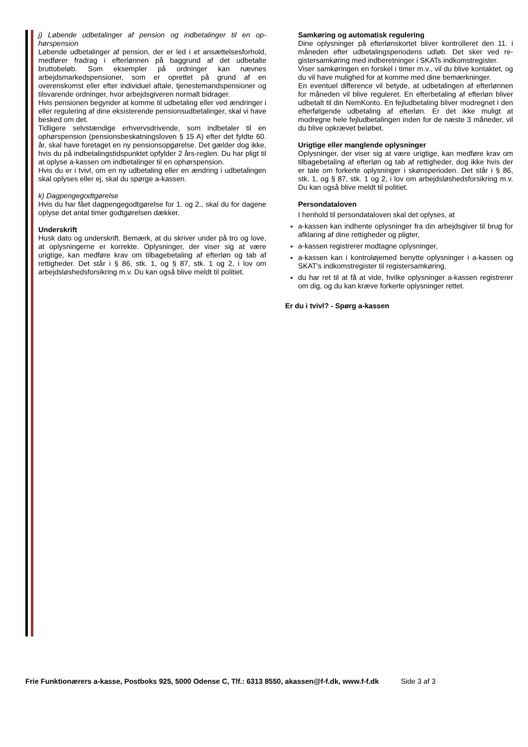j) Løbende udbetalinger af pension og indbetalinger til en op­hørspension
Løbende udbetalinger af pension, der er led i et ansættelses­forhold, medfører fradrag i efterlønnen på baggrund af det ud­betalte bruttobeløb. Som eksempler på ordninger kan nævnes arbejdsmarkedspensioner, som er oprettet på grund af en overenskomst eller efter individuel aftale, tjenestemandspen­sioner og tilsvarende ordninger, hvor arbejdsgiveren normalt bidrager.
Hvis pensionen begynder at komme til udbetaling eller ved ændringer i eller regulering af dine eksisterende pensionsud­betalinger, skal vi have besked om det.
Tidligere selvstændige erhvervsdrivende, som indbetaler til en ophørspension (pensionsbeskatningsloven § 15 A) efter det fyldte 60. år, skal have foretaget en ny pensionsopgørelse. Det gælder dog ikke, hvis du på indbetalingstidspunktet opfyl­der 2 års-reglen. Du har pligt til at oplyse a-kassen om indbe­talinger til en ophørspension.
Hvis du er i tvivl, om en ny udbetaling eller en ændring i udbe­talingen skal oplyses eller ej, skal du spørge a-kassen.
k) Dagpengegodtgørelse
Hvis du har fået dagpengegodtgørelse for 1. og 2., skal du for dagene oplyse det antal timer godtgørelsen dækker.
Underskrift
Husk dato og underskrift. Bemærk, at du skriver under på tro og love, at oplysningerne er korrekte. Oplysninger, der viser sig at være urigtige, kan medføre krav om tilbagebetaling af efterløn og tab af rettigheder. Det står i § 86, stk. 1, og § 87, stk. 1 og 2, i lov om arbejdsløshedsforsikring m.v. Du kan også blive meldt til politiet.
Samkøring og automatisk regulering
Dine oplysninger på efterlønskortet bliver kontrolleret den 11. i måneden efter udbetalingsperiodens udløb. Det sker ved re­gistersamkøring med indberetninger i SKATs indkomstregi­ster.
Viser samkøringen en forskel i timer m.v., vil du blive kontak­tet, og du vil have mulighed for at komme med dine bemærk­ninger.
En eventuel difference vil betyde, at udbetalingen af efterløn­nen for måneden vil blive reguleret. En efterbetaling af efterløn bliver udbetalt til din NemKonto. En fejludbetaling bliver mod­regnet i den efterfølgende udbetaling af efterløn. Er det ikke muligt at modregne hele fejludbetalingen inden for de næste 3 måneder, vil du blive opkrævet beløbet.
Urigtige eller manglende oplysninger
Oplysninger, der viser sig at være urigtige, kan medføre krav om tilbagebetaling af efterløn og tab af rettigheder, dog ikke hvis der er tale om forkerte oplysninger i skønsperioden. Det står i § 86, stk. 1, og § 87, stk. 1 og 2, i lov om arbejdsløsheds­forsikring m.v. Du kan også blive meldt til politiet.
Persondataloven
I henhold til persondataloven skal det oplyses, at
a-kassen kan indhente oplysninger fra din arbejdsgiver til brug for afklaring af dine rettigheder og pligter,
a-kassen registrerer modtagne oplysninger,
a-kassen kan i kontroløjemed benytte oplysninger i a-kassen og SKAT's indkomstregister til registersamkøring,
du har ret til at få at vide, hvilke oplysninger a-kassen registre­rer om dig, og du kan kræve forkerte oplysninger rettet.
Er du i tvivl? - Spørg a-kassen
Frie Funktionærers a-kasse, Postboks 925, 5000 Odense C, Tlf.: 6313 8550, akassen@f-f.dk, www.f-f.dk Side 3 af 3